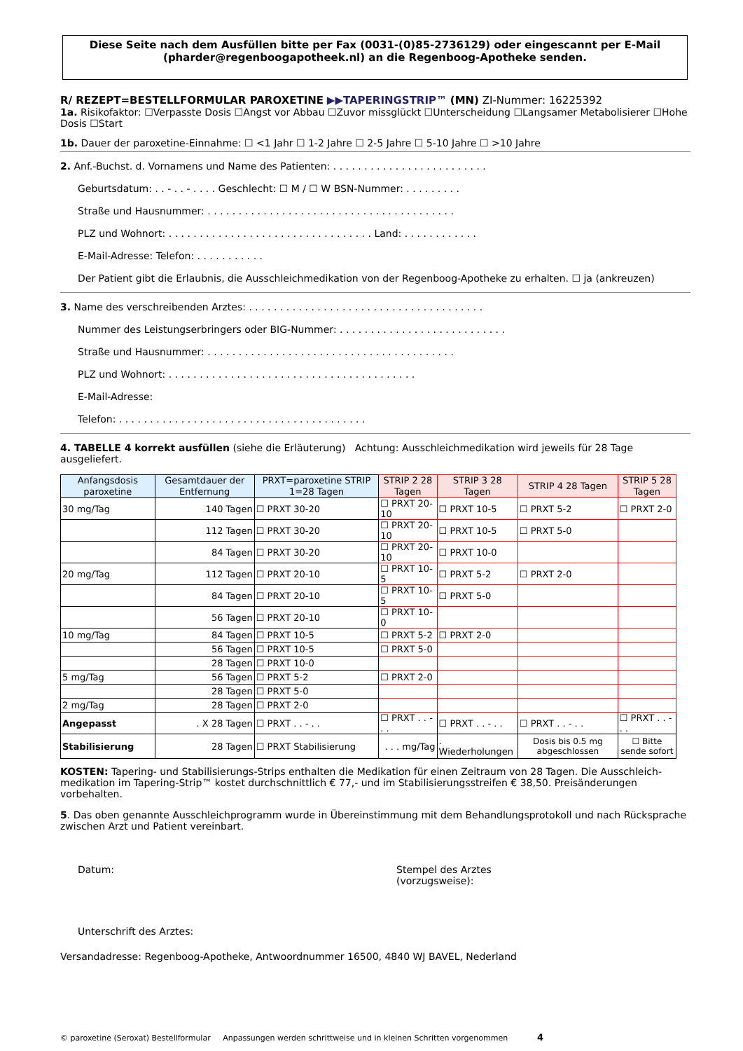Diese Seite nach dem Ausfüllen bitte per Fax (0031-(0)85-2736129) oder eingescannt per E-Mail (pharder@regenboogapotheek.nl) an die Regenboog-Apotheke senden.
R/ REZEPT=BESTELLFORMULAR PAROXETINE ▶▶TAPERINGSTRIP™ (MN) ZI-Nummer: 16225392
1a. Risikofaktor: ☐Verpasste Dosis ☐Angst vor Abbau ☐Zuvor missglückt ☐Unterscheidung ☐Langsamer Metabolisierer ☐Hohe Dosis ☐Start
1b. Dauer der paroxetine-Einnahme: ☐ <1 Jahr ☐ 1-2 Jahre ☐ 2-5 Jahre ☐ 5-10 Jahre ☐ >10 Jahre
2. Anf.-Buchst. d. Vornamens und Name des Patienten: . . . . . . . . . . . . . . . . . . . . . . . . .
Geburtsdatum: . . - . . - . . . . Geschlecht: ☐ M / ☐ W BSN-Nummer: . . . . . . . . .
Straße und Hausnummer: . . . . . . . . . . . . . . . . . . . . . . . . . . . . . . . . . . . . . . . .
PLZ und Wohnort: . . . . . . . . . . . . . . . . . . . . . . . . . . . . . . . . . Land: . . . . . . . . . . . .
E-Mail-Adresse: Telefon: . . . . . . . . . . .
Der Patient gibt die Erlaubnis, die Ausschleichmedikation von der Regenboog-Apotheke zu erhalten. ☐ ja (ankreuzen)
3. Name des verschreibenden Arztes: . . . . . . . . . . . . . . . . . . . . . . . . . . . . . . . . . . . . . .
Nummer des Leistungserbringers oder BIG-Nummer: . . . . . . . . . . . . . . . . . . . . . . . . . . .
Straße und Hausnummer: . . . . . . . . . . . . . . . . . . . . . . . . . . . . . . . . . . . . . . . .
PLZ und Wohnort: . . . . . . . . . . . . . . . . . . . . . . . . . . . . . . . . . . . . . . . .
E-Mail-Adresse:
Telefon: . . . . . . . . . . . . . . . . . . . . . . . . . . . . . . . . . . . . . . . .
4. TABELLE 4 korrekt ausfüllen (siehe die Erläuterung) Achtung: Ausschleichmedikation wird jeweils für 28 Tage ausgeliefert.
| Anfangsdosis paroxetine | Gesamtdauer der Entfernung | PRXT=paroxetine STRIP 1=28 Tagen | STRIP 2 28 Tagen | STRIP 3 28 Tagen | STRIP 4 28 Tagen | STRIP 5 28 Tagen |
| --- | --- | --- | --- | --- | --- | --- |
| 30 mg/Tag | 140 Tagen | ☐ PRXT 30-20 | ☐ PRXT 20-10 | ☐ PRXT 10-5 | ☐ PRXT 5-2 | ☐ PRXT 2-0 |
| | 112 Tagen | ☐ PRXT 30-20 | ☐ PRXT 20-10 | ☐ PRXT 10-5 | ☐ PRXT 5-0 | |
| | 84 Tagen | ☐ PRXT 30-20 | ☐ PRXT 20-10 | ☐ PRXT 10-0 | | |
| 20 mg/Tag | 112 Tagen | ☐ PRXT 20-10 | ☐ PRXT 10-5 | ☐ PRXT 5-2 | ☐ PRXT 2-0 | |
| | 84 Tagen | ☐ PRXT 20-10 | ☐ PRXT 10-5 | ☐ PRXT 5-0 | | |
| | 56 Tagen | ☐ PRXT 20-10 | ☐ PRXT 10-0 | | | |
| 10 mg/Tag | 84 Tagen | ☐ PRXT 10-5 | ☐ PRXT 5-2 | ☐ PRXT 2-0 | | |
| | 56 Tagen | ☐ PRXT 10-5 | ☐ PRXT 5-0 | | | |
| | 28 Tagen | ☐ PRXT 10-0 | | | | |
| 5 mg/Tag | 56 Tagen | ☐ PRXT 5-2 | ☐ PRXT 2-0 | | | |
| | 28 Tagen | ☐ PRXT 5-0 | | | | |
| 2 mg/Tag | 28 Tagen | ☐ PRXT 2-0 | | | | |
| Angepasst | . X 28 Tagen | ☐ PRXT . . - . . | ☐ PRXT . . - . . | ☐ PRXT . . - . . | ☐ PRXT . . - . . | ☐ PRXT . . - . . |
| Stabilisierung | 28 Tagen | ☐ PRXT Stabilisierung | . . . mg/Tag | . Wiederholungen | Dosis bis 0.5 mg abgeschlossen | ☐ Bitte sende sofort |
KOSTEN: Tapering- und Stabilisierungs-Strips enthalten die Medikation für einen Zeitraum von 28 Tagen. Die Ausschleich-medikation im Tapering-Strip™ kostet durchschnittlich € 77,- und im Stabilisierungsstreifen € 38,50. Preisänderungen vorbehalten.
5. Das oben genannte Ausschleichprogramm wurde in Übereinstimmung mit dem Behandlungsprotokoll und nach Rücksprache zwischen Arzt und Patient vereinbart.
Datum: Stempel des Arztes
(vorzugsweise):
Unterschrift des Arztes:
Versandadresse: Regenboog-Apotheke, Antwoordnummer 16500, 4840 WJ BAVEL, Nederland
© paroxetine (Seroxat) Bestellformular Anpassungen werden schrittweise und in kleinen Schritten vorgenommen 4